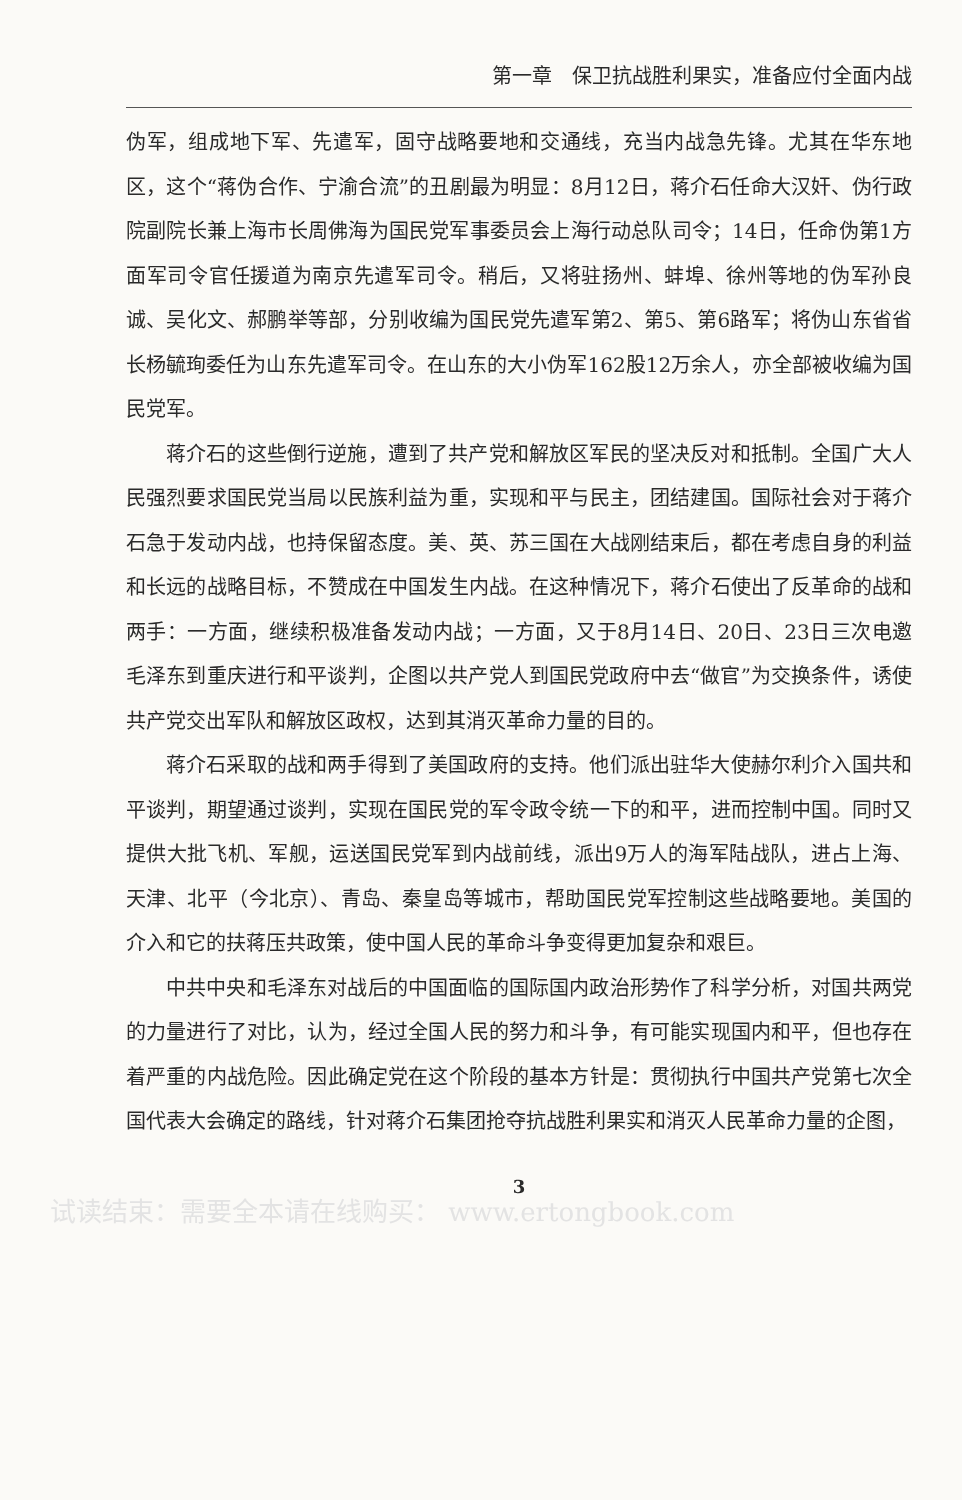第一章　保卫抗战胜利果实，准备应付全面内战
伪军，组成地下军、先遣军，固守战略要地和交通线，充当内战急先锋。尤其在华东地区，这个“蒋伪合作、宁渝合流”的丑剧最为明显：8月12日，蒋介石任命大汉奸、伪行政院副院长兼上海市长周佛海为国民党军事委员会上海行动总队司令；14日，任命伪第1方面军司令官任援道为南京先遣军司令。稍后，又将驻扬州、蚌埠、徐州等地的伪军孙良诚、吴化文、郝鹏举等部，分别收编为国民党先遣军第2、第5、第6路军；将伪山东省省长杨毓珣委任为山东先遣军司令。在山东的大小伪军162股12万余人，亦全部被收编为国民党军。
蒋介石的这些倒行逆施，遭到了共产党和解放区军民的坚决反对和抵制。全国广大人民强烈要求国民党当局以民族利益为重，实现和平与民主，团结建国。国际社会对于蒋介石急于发动内战，也持保留态度。美、英、苏三国在大战刚结束后，都在考虑自身的利益和长远的战略目标，不赞成在中国发生内战。在这种情况下，蒋介石使出了反革命的战和两手：一方面，继续积极准备发动内战；一方面，又于8月14日、20日、23日三次电邀毛泽东到重庆进行和平谈判，企图以共产党人到国民党政府中去“做官”为交换条件，诱使共产党交出军队和解放区政权，达到其消灭革命力量的目的。
蒋介石采取的战和两手得到了美国政府的支持。他们派出驻华大使赫尔利介入国共和平谈判，期望通过谈判，实现在国民党的军令政令统一下的和平，进而控制中国。同时又提供大批飞机、军舰，运送国民党军到内战前线，派出9万人的海军陆战队，进占上海、天津、北平（今北京）、青岛、秦皇岛等城市，帮助国民党军控制这些战略要地。美国的介入和它的扶蒋压共政策，使中国人民的革命斗争变得更加复杂和艰巨。
中共中央和毛泽东对战后的中国面临的国际国内政治形势作了科学分析，对国共两党的力量进行了对比，认为，经过全国人民的努力和斗争，有可能实现国内和平，但也存在着严重的内战危险。因此确定党在这个阶段的基本方针是：贯彻执行中国共产党第七次全国代表大会确定的路线，针对蒋介石集团抢夺抗战胜利果实和消灭人民革命力量的企图，
3
试读结束：需要全本请在线购买： www.ertongbook.com